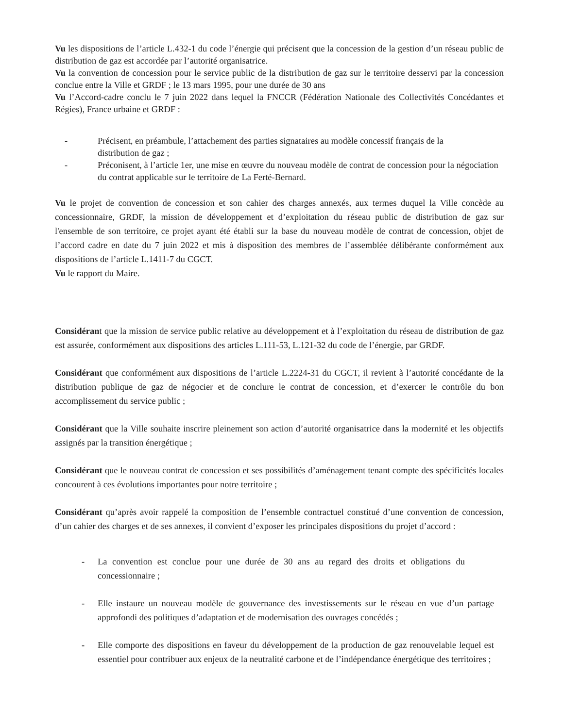Vu les dispositions de l’article L.432-1 du code l’énergie qui précisent que la concession de la gestion d’un réseau public de distribution de gaz est accordée par l’autorité organisatrice.
Vu la convention de concession pour le service public de la distribution de gaz sur le territoire desservi par la concession conclue entre la Ville et GRDF ; le 13 mars 1995, pour une durée de 30 ans
Vu l’Accord-cadre conclu le 7 juin 2022 dans lequel la FNCCR (Fédération Nationale des Collectivités Concédantes et Régies), France urbaine et GRDF :
- Précisent, en préambule, l’attachement des parties signataires au modèle concessif français de la distribution de gaz ;
- Préconisent, à l’article 1er, une mise en œuvre du nouveau modèle de contrat de concession pour la négociation du contrat applicable sur le territoire de La Ferté-Bernard.
Vu le projet de convention de concession et son cahier des charges annexés, aux termes duquel la Ville concède au concessionnaire, GRDF, la mission de développement et d’exploitation du réseau public de distribution de gaz sur l'ensemble de son territoire, ce projet ayant été établi sur la base du nouveau modèle de contrat de concession, objet de l’accord cadre en date du 7 juin 2022 et mis à disposition des membres de l’assemblée délibérante conformément aux dispositions de l’article L.1411-7 du CGCT.
Vu le rapport du Maire.
Considérant que la mission de service public relative au développement et à l’exploitation du réseau de distribution de gaz est assurée, conformément aux dispositions des articles L.111-53, L.121-32 du code de l’énergie, par GRDF.
Considérant que conformément aux dispositions de l’article L.2224-31 du CGCT, il revient à l’autorité concédante de la distribution publique de gaz de négocier et de conclure le contrat de concession, et d’exercer le contrôle du bon accomplissement du service public ;
Considérant que la Ville souhaite inscrire pleinement son action d’autorité organisatrice dans la modernité et les objectifs assignés par la transition énergétique ;
Considérant que le nouveau contrat de concession et ses possibilités d’aménagement tenant compte des spécificités locales concourent à ces évolutions importantes pour notre territoire ;
Considérant qu’après avoir rappelé la composition de l’ensemble contractuel constitué d’une convention de concession, d’un cahier des charges et de ses annexes, il convient d’exposer les principales dispositions du projet d’accord :
- La convention est conclue pour une durée de 30 ans au regard des droits et obligations du concessionnaire ;
- Elle instaure un nouveau modèle de gouvernance des investissements sur le réseau en vue d’un partage approfondi des politiques d’adaptation et de modernisation des ouvrages concédés ;
- Elle comporte des dispositions en faveur du développement de la production de gaz renouvelable lequel est essentiel pour contribuer aux enjeux de la neutralité carbone et de l’indépendance énergétique des territoires ;